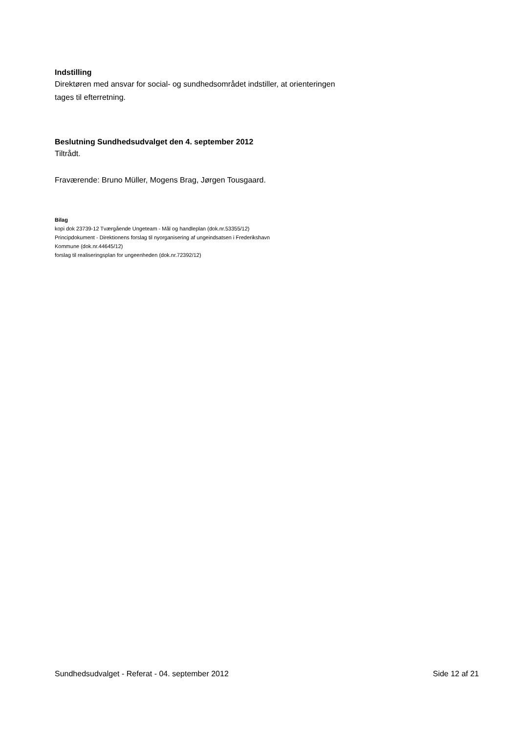Indstilling
Direktøren med ansvar for social- og sundhedsområdet indstiller, at orienteringen
tages til efterretning.
Beslutning Sundhedsudvalget den 4. september 2012
Tiltrådt.
Fraværende: Bruno Müller, Mogens Brag, Jørgen Tousgaard.
Bilag
kopi dok 23739-12 Tværgående Ungeteam - Mål og handleplan (dok.nr.53355/12)
Principdokument - Direktionens forslag til nyorganisering af ungeindsatsen i Frederikshavn
Kommune (dok.nr.44645/12)
forslag til realiseringsplan for ungeenheden (dok.nr.72392/12)
Sundhedsudvalget - Referat - 04. september 2012 Side 12 af 21